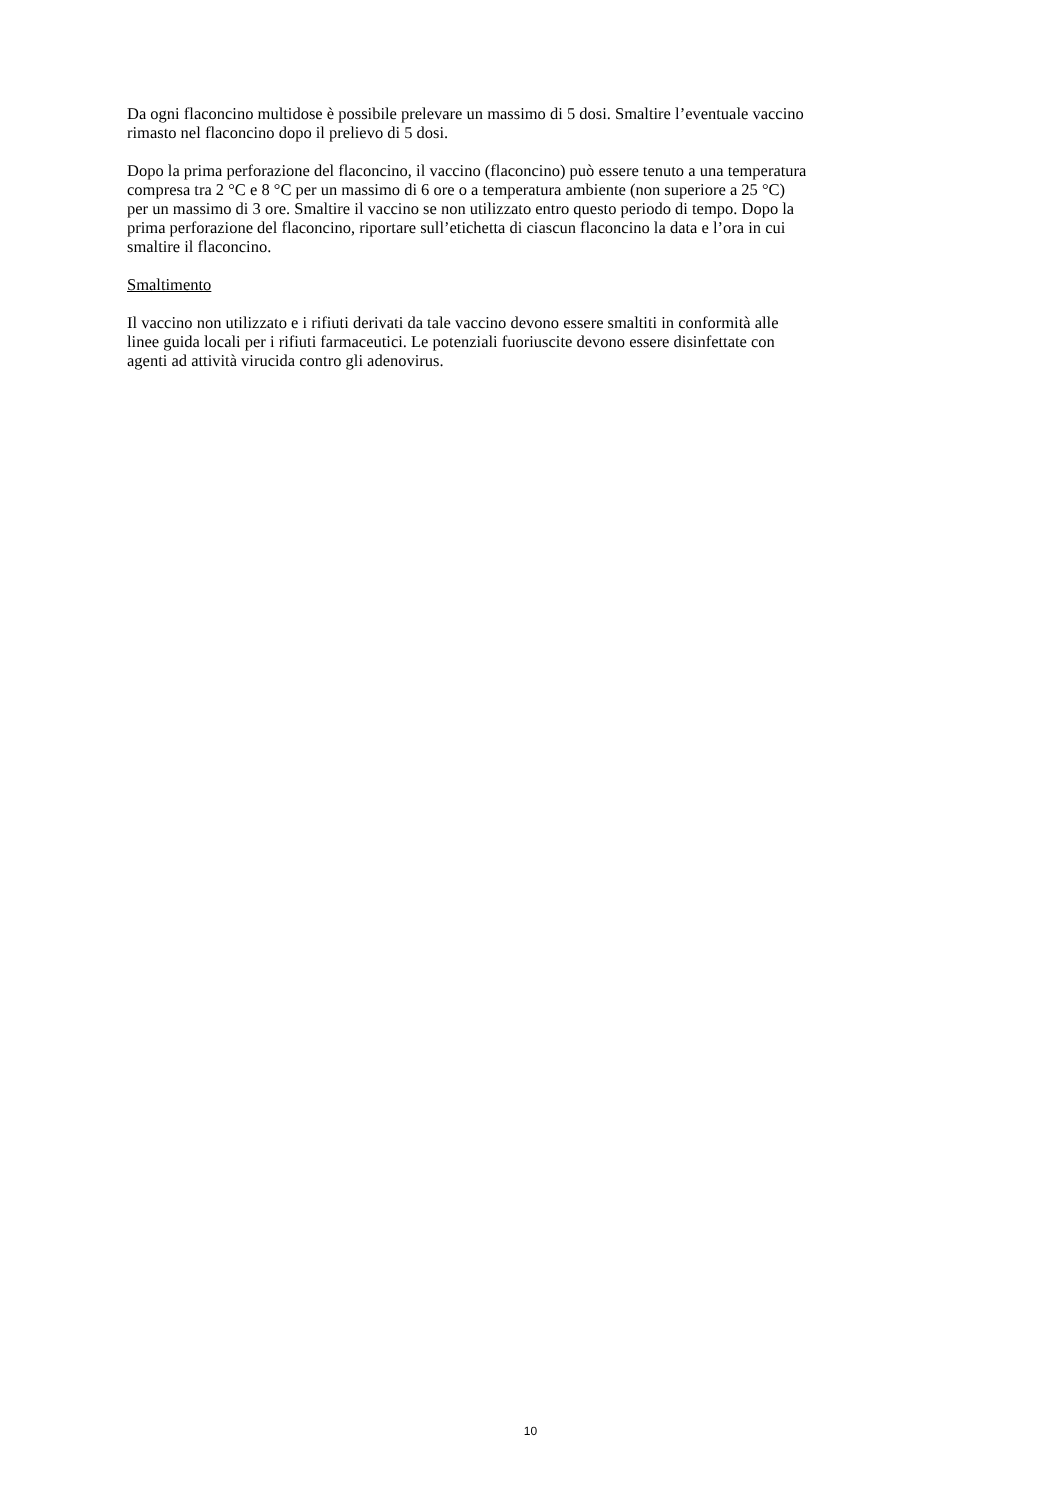Da ogni flaconcino multidose è possibile prelevare un massimo di 5 dosi. Smaltire l’eventuale vaccino
rimasto nel flaconcino dopo il prelievo di 5 dosi.
Dopo la prima perforazione del flaconcino, il vaccino (flaconcino) può essere tenuto a una temperatura
compresa tra 2 °C e 8 °C per un massimo di 6 ore o a temperatura ambiente (non superiore a 25 °C)
per un massimo di 3 ore. Smaltire il vaccino se non utilizzato entro questo periodo di tempo. Dopo la
prima perforazione del flaconcino, riportare sull’etichetta di ciascun flaconcino la data e l’ora in cui
smaltire il flaconcino.
Smaltimento
Il vaccino non utilizzato e i rifiuti derivati da tale vaccino devono essere smaltiti in conformità alle
linee guida locali per i rifiuti farmaceutici. Le potenziali fuoriuscite devono essere disinfettate con
agenti ad attività virucida contro gli adenovirus.
10